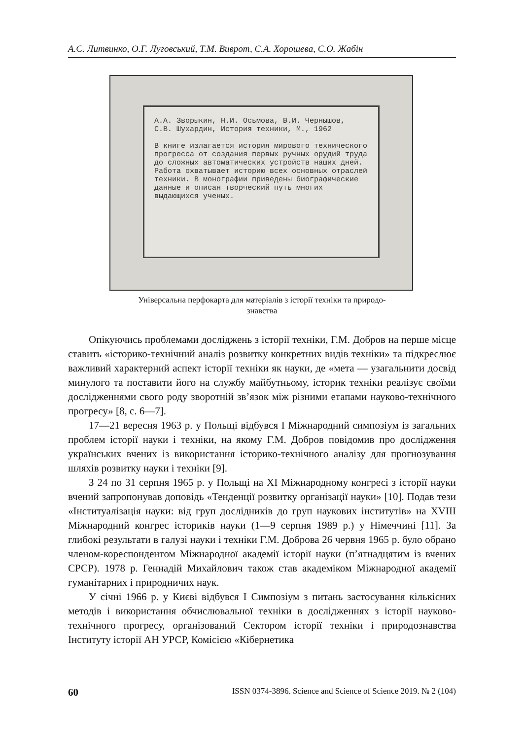А.С. Литвинко, О.Г. Луговський, Т.М. Виврот, С.А. Хорошева, С.О. Жабін
А.А. Зворыкин, Н.И. Осьмова, В.И. Чернышов,
С.В. Шухардин, История техники, М., 1962
В книге излагается история мирового технического прогресса от создания первых ручных орудий труда до сложных автоматических устройств наших дней. Работа охватывает историю всех основных отраслей техники. В монографии приведены биографические данные и описан творческий путь многих выдающихся ученых.
Універсальна перфокарта для матеріалів з історії техніки та природо-
знавства
Опікуючись проблемами досліджень з історії техніки, Г.М. Добров на перше місце ставить «історико-технічний аналіз розвитку конкретних видів техніки» та підкреслює важливий характерний аспект історії техніки як науки, де «мета — узагальнити досвід минулого та поставити його на службу майбутньому, історик техніки реалізує своїми дослідженнями свого роду зворотній зв’язок між різними етапами науково-технічного прогресу» [8, с. 6—7].
17—21 вересня 1963 р. у Польщі відбувся І Міжнародний симпозіум із загальних проблем історії науки і техніки, на якому Г.М. Добров повідомив про дослідження українських вчених із використання історико-технічного аналізу для прогнозування шляхів розвитку науки і техніки [9].
З 24 по 31 серпня 1965 р. у Польщі на ХІ Міжнародному конгресі з історії науки вчений запропонував доповідь «Тенденції розвитку організації науки» [10]. Подав тези «Інституалізація науки: від груп дослідників до груп наукових інститутів» на XVIII Міжнародний конгрес істориків науки (1—9 серпня 1989 р.) у Німеччині [11]. За глибокі результати в галузі науки і техніки Г.М. Доброва 26 червня 1965 р. було обрано членом-кореспондентом Міжнародної академії історії науки (п’ятнадцятим із вчених СРСР). 1978 р. Геннадій Михайлович також став академіком Міжнародної академії гуманітарних і природничих наук.
У січні 1966 р. у Києві відбувся І Симпозіум з питань застосування кількісних методів і використання обчислювальної техніки в дослідженнях з історії науково-технічного прогресу, організований Сектором історії техніки і природознавства Інституту історії АН УРСР, Комісією «Кібернетика
60 ISSN 0374-3896. Science and Science of Science 2019. № 2 (104)